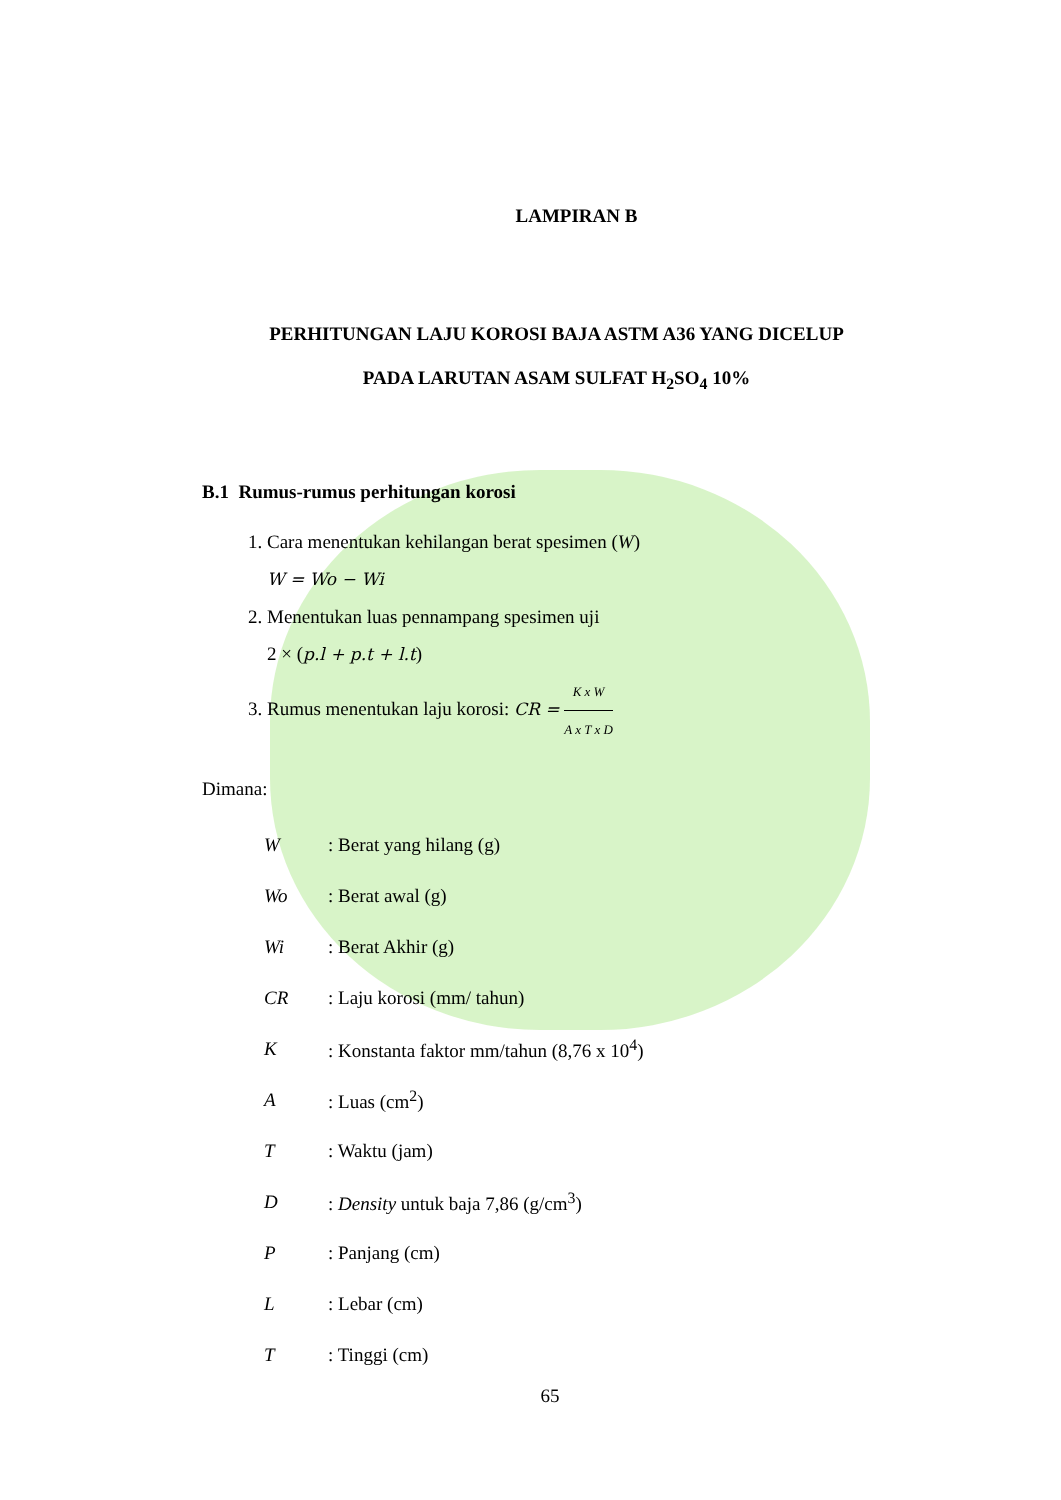LAMPIRAN B
PERHITUNGAN LAJU KOROSI BAJA ASTM A36 YANG DICELUP
PADA LARUTAN ASAM SULFAT H<sub>2</sub>SO<sub>4</sub> 10%
B.1 Rumus-rumus perhitungan korosi
1. Cara menentukan kehilangan berat spesimen (W)
W = Wo − Wi
2. Menentukan luas pennampang spesimen uji
2 × (p.l + p.t + l.t)
3. Rumus menentukan laju korosi: CR = K x W A x T x D
Dimana:
| W | : Berat yang hilang (g) |
| Wo | : Berat awal (g) |
| Wi | : Berat Akhir (g) |
| CR | : Laju korosi (mm/ tahun) |
| K | : Konstanta faktor mm/tahun (8,76 x 10<sup>4</sup>) |
| A | : Luas (cm<sup>2</sup>) |
| T | : Waktu (jam) |
| D | : Density untuk baja 7,86 (g/cm<sup>3</sup>) |
| P | : Panjang (cm) |
| L | : Lebar (cm) |
| T | : Tinggi (cm) |
65